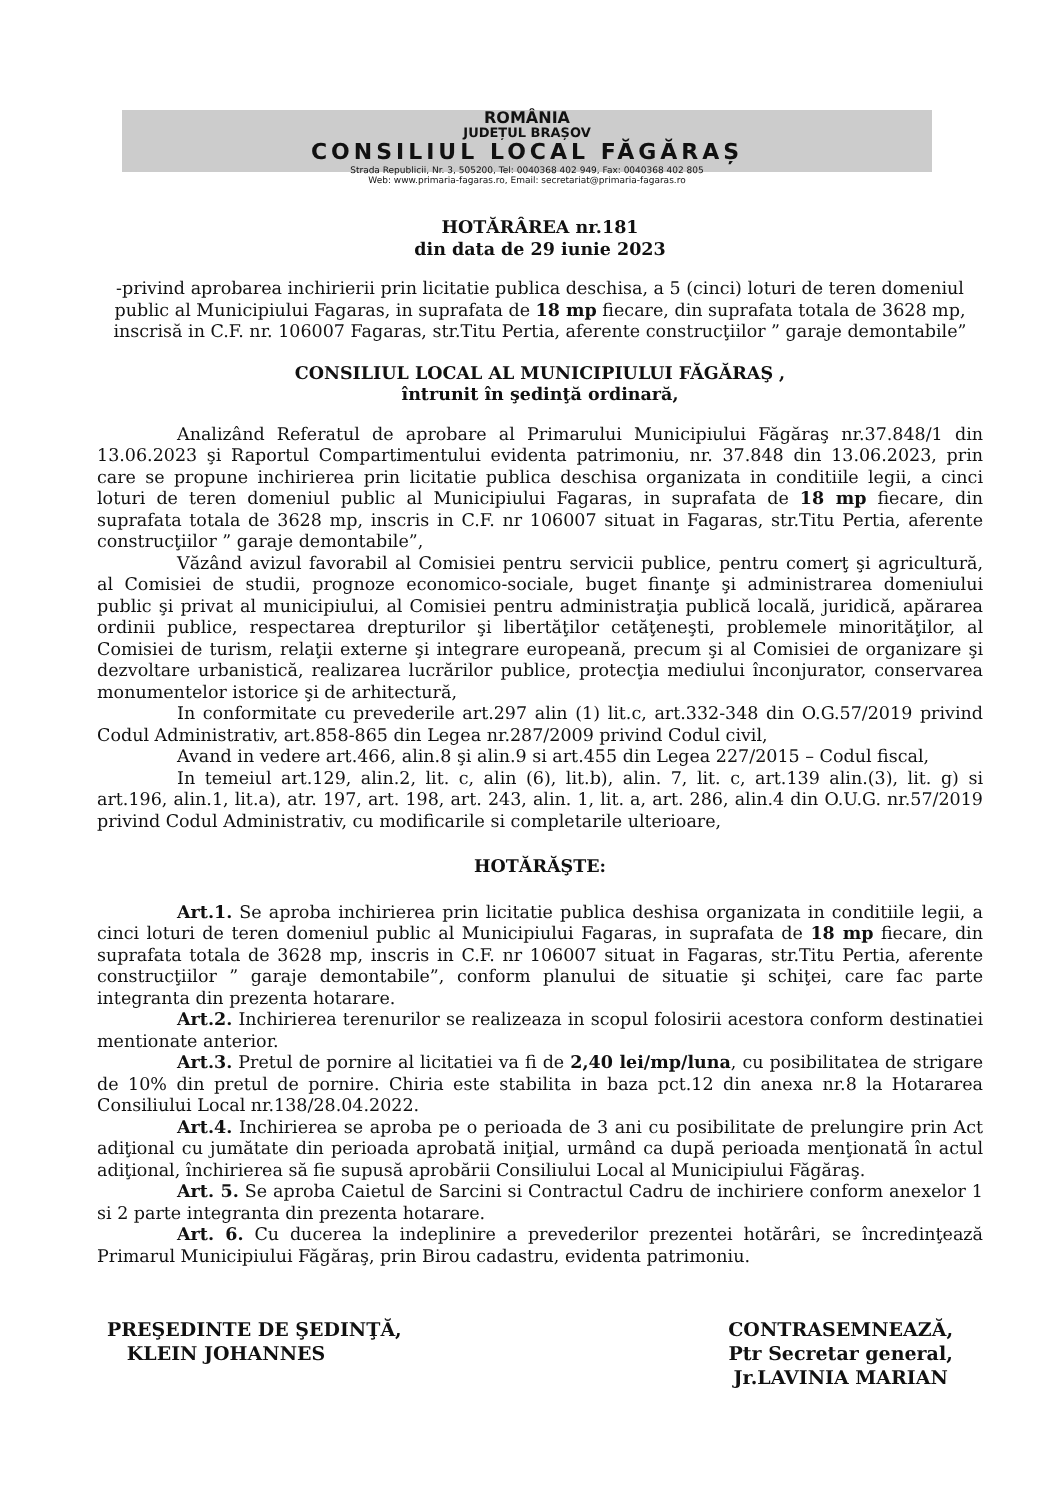ROMÂNIA
JUDEȚUL BRAȘOV
CONSILIUL LOCAL FĂGĂRAȘ
Strada Republicii, Nr. 3, 505200, Tel: 0040368 402 949, Fax: 0040368 402 805
Web: www.primaria-fagaras.ro, Email: secretariat@primaria-fagaras.ro
HOTĂRÂREA nr.181
din data de 29 iunie 2023
-privind aprobarea inchirierii prin licitatie publica deschisa, a 5 (cinci) loturi de teren domeniul public al Municipiului Fagaras, in suprafata de 18 mp fiecare, din suprafata totala de 3628 mp, inscrisă in C.F. nr. 106007 Fagaras, str.Titu Pertia, aferente construcţiilor ” garaje demontabile”
CONSILIUL LOCAL AL MUNICIPIULUI FĂGĂRAŞ ,
întrunit în şedinţă ordinară,
Analizând Referatul de aprobare al Primarului Municipiului Făgăraş nr.37.848/1 din 13.06.2023 şi Raportul Compartimentului evidenta patrimoniu, nr. 37.848 din 13.06.2023, prin care se propune inchirierea prin licitatie publica deschisa organizata in conditiile legii, a cinci loturi de teren domeniul public al Municipiului Fagaras, in suprafata de 18 mp fiecare, din suprafata totala de 3628 mp, inscris in C.F. nr 106007 situat in Fagaras, str.Titu Pertia, aferente construcţiilor ” garaje demontabile”,
Văzând avizul favorabil al Comisiei pentru servicii publice, pentru comerţ şi agricultură, al Comisiei de studii, prognoze economico-sociale, buget finanţe şi administrarea domeniului public şi privat al municipiului, al Comisiei pentru administraţia publică locală, juridică, apărarea ordinii publice, respectarea drepturilor şi libertăţilor cetăţeneşti, problemele minorităţilor, al Comisiei de turism, relaţii externe şi integrare europeană, precum şi al Comisiei de organizare şi dezvoltare urbanistică, realizarea lucrărilor publice, protecţia mediului înconjurator, conservarea monumentelor istorice şi de arhitectură,
In conformitate cu prevederile art.297 alin (1) lit.c, art.332-348 din O.G.57/2019 privind Codul Administrativ, art.858-865 din Legea nr.287/2009 privind Codul civil,
Avand in vedere art.466, alin.8 şi alin.9 si art.455 din Legea 227/2015 – Codul fiscal,
In temeiul art.129, alin.2, lit. c, alin (6), lit.b), alin. 7, lit. c, art.139 alin.(3), lit. g) si art.196, alin.1, lit.a), atr. 197, art. 198, art. 243, alin. 1, lit. a, art. 286, alin.4 din O.U.G. nr.57/2019 privind Codul Administrativ, cu modificarile si completarile ulterioare,
HOTĂRĂŞTE:
Art.1. Se aproba inchirierea prin licitatie publica deshisa organizata in conditiile legii, a cinci loturi de teren domeniul public al Municipiului Fagaras, in suprafata de 18 mp fiecare, din suprafata totala de 3628 mp, inscris in C.F. nr 106007 situat in Fagaras, str.Titu Pertia, aferente construcţiilor ” garaje demontabile”, conform planului de situatie şi schiţei, care fac parte integranta din prezenta hotarare.
Art.2. Inchirierea terenurilor se realizeaza in scopul folosirii acestora conform destinatiei mentionate anterior.
Art.3. Pretul de pornire al licitatiei va fi de 2,40 lei/mp/luna, cu posibilitatea de strigare de 10% din pretul de pornire. Chiria este stabilita in baza pct.12 din anexa nr.8 la Hotararea Consiliului Local nr.138/28.04.2022.
Art.4. Inchirierea se aproba pe o perioada de 3 ani cu posibilitate de prelungire prin Act adiţional cu jumătate din perioada aprobată iniţial, urmând ca după perioada menţionată în actul adiţional, închirierea să fie supusă aprobării Consiliului Local al Municipiului Făgăraş.
Art. 5. Se aproba Caietul de Sarcini si Contractul Cadru de inchiriere conform anexelor 1 si 2 parte integranta din prezenta hotarare.
Art. 6. Cu ducerea la indeplinire a prevederilor prezentei hotărâri, se încredinţează Primarul Municipiului Făgăraş, prin Birou cadastru, evidenta patrimoniu.
PREŞEDINTE DE ŞEDINŢĂ,
KLEIN JOHANNES
CONTRASEMNEAZĂ,
Ptr Secretar general,
Jr.LAVINIA MARIAN